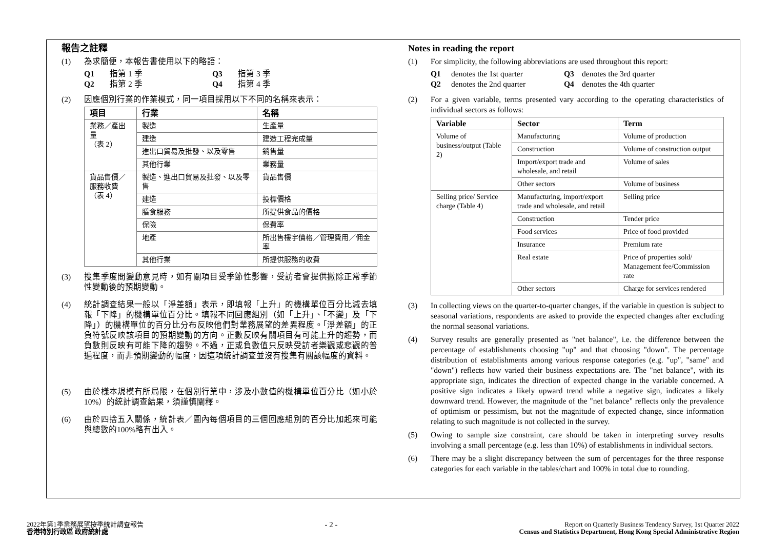報告之註釋
(1) 為求簡便，本報告書使用以下的略語：
Q1 指第 1 季 Q3 指第 3 季 Q2 指第 2 季 Q4 指第 4 季
(2) 因應個別行業的作業模式，同一項目採用以下不同的名稱來表示：
| 項目 | 行業 | 名稱 |
| --- | --- | --- |
| 業務／產出量 （表 2） | 製造 | 生產量 |
| | 建造 | 建造工程完成量 |
| | 進出口貿易及批發、以及零售 | 銷售量 |
| | 其他行業 | 業務量 |
| 貨品售價／ 服務收費 （表 4） | 製造、進出口貿易及批發、以及零售 | 貨品售價 |
| | 建造 | 投標價格 |
| | 膳食服務 | 所提供食品的價格 |
| | 保險 | 保費率 |
| | 地產 | 所出售樓宇價格／管理費用／佣金率 |
| | 其他行業 | 所提供服務的收費 |
(3) 搜集季度間變動意見時，如有關項目受季節性影響，受訪者會提供撇除正常季節性變動後的預期變動。
(4) 統計調查結果一般以「淨差額」表示，即填報「上升」的機構單位百分比減去填報「下降」的機構單位百分比。填報不同回應組別（如「上升」、「不變」及「下降」）的機構單位的百分比分布反映他們對業務展望的差異程度。「淨差額」的正負符號反映該項目的預期變動的方向。正數反映有關項目有可能上升的趨勢，而負數則反映有可能下降的趨勢。不過，正或負數值只反映受訪者樂觀或悲觀的普遍程度，而非預期變動的幅度，因這項統計調查並沒有搜集有關該幅度的資料。
(5) 由於樣本規模有所局限，在個別行業中，涉及小數值的機構單位百分比（如小於 10%）的統計調查結果，須謹慎闡釋。
(6) 由於四捨五入關係，統計表／圖內每個項目的三個回應組別的百分比加起來可能與總數的100%略有出入。
Notes in reading the report
(1) For simplicity, the following abbreviations are used throughout this report:
Q1 denotes the 1st quarter Q3 denotes the 3rd quarter Q2 denotes the 2nd quarter Q4 denotes the 4th quarter
(2) For a given variable, terms presented vary according to the operating characteristics of individual sectors as follows:
| Variable | Sector | Term |
| --- | --- | --- |
| Volume of business/output (Table 2) | Manufacturing | Volume of production |
| | Construction | Volume of construction output |
| | Import/export trade and wholesale, and retail | Volume of sales |
| | Other sectors | Volume of business |
| Selling price/ Service charge (Table 4) | Manufacturing, import/export trade and wholesale, and retail | Selling price |
| | Construction | Tender price |
| | Food services | Price of food provided |
| | Insurance | Premium rate |
| | Real estate | Price of properties sold/ Management fee/Commission rate |
| | Other sectors | Charge for services rendered |
(3) In collecting views on the quarter-to-quarter changes, if the variable in question is subject to seasonal variations, respondents are asked to provide the expected changes after excluding the normal seasonal variations.
(4) Survey results are generally presented as "net balance", i.e. the difference between the percentage of establishments choosing "up" and that choosing "down". The percentage distribution of establishments among various response categories (e.g. "up", "same" and "down") reflects how varied their business expectations are. The "net balance", with its appropriate sign, indicates the direction of expected change in the variable concerned. A positive sign indicates a likely upward trend while a negative sign, indicates a likely downward trend. However, the magnitude of the "net balance" reflects only the prevalence of optimism or pessimism, but not the magnitude of expected change, since information relating to such magnitude is not collected in the survey.
(5) Owing to sample size constraint, care should be taken in interpreting survey results involving a small percentage (e.g. less than 10%) of establishments in individual sectors.
(6) There may be a slight discrepancy between the sum of percentages for the three response categories for each variable in the tables/chart and 100% in total due to rounding.
2022年第1季業務展望按季統計調查報告
香港特別行政區 政府統計處
- 2 -
Report on Quarterly Business Tendency Survey, 1st Quarter 2022
Census and Statistics Department, Hong Kong Special Administrative Region